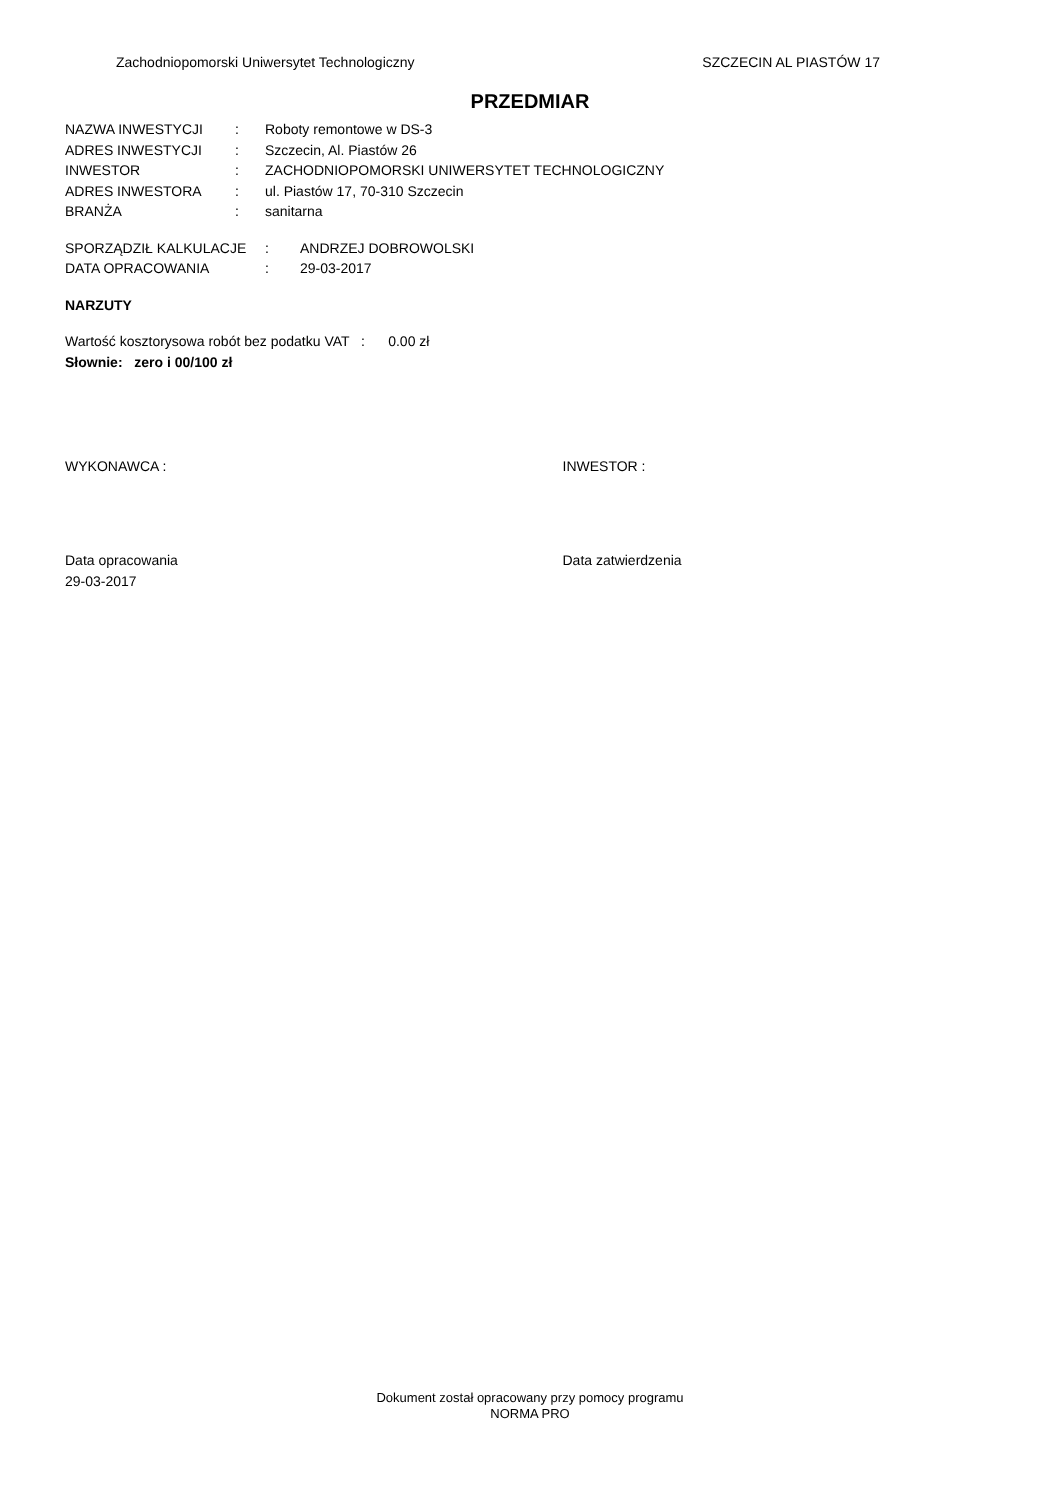Zachodniopomorski Uniwersytet Technologiczny SZCZECIN AL PIASTÓW 17
PRZEDMIAR
NAZWA INWESTYCJI: Roboty remontowe w DS-3
ADRES INWESTYCJI: Szczecin, Al. Piastów 26
INWESTOR: ZACHODNIOPOMORSKI UNIWERSYTET TECHNOLOGICZNY
ADRES INWESTORA: ul. Piastów 17, 70-310 Szczecin
BRANŻA: sanitarna
SPORZĄDZIŁ KALKULACJE: ANDRZEJ DOBROWOLSKI
DATA OPRACOWANIA: 29-03-2017
NARZUTY
Wartość kosztorysowa robót bez podatku VAT : 0.00 zł
Słownie: zero i 00/100 zł
WYKONAWCA : INWESTOR :
Data opracowania
29-03-2017
Data zatwierdzenia
Dokument został opracowany przy pomocy programu
NORMA PRO